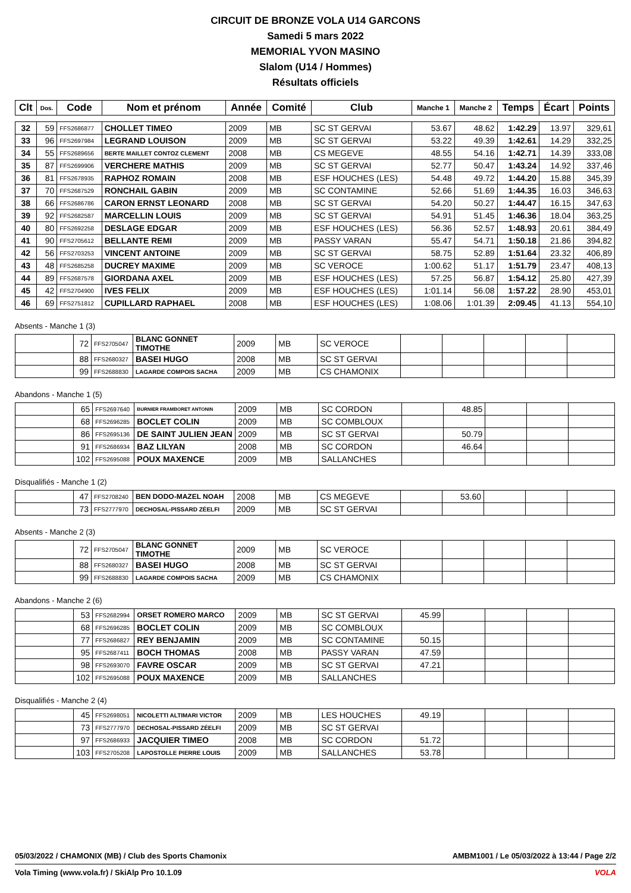CIRCUIT DE BRONZE VOLA U14 GARCONS
Samedi 5 mars 2022
MEMORIAL YVON MASINO
Slalom (U14 / Hommes)
Résultats officiels
| Clt | Dos. | Code | Nom et prénom | Année | Comité | Club | Manche 1 | Manche 2 | Temps | Écart | Points |
| --- | --- | --- | --- | --- | --- | --- | --- | --- | --- | --- | --- |
| 32 | 59 | FFS2686877 | CHOLLET TIMEO | 2009 | MB | SC ST GERVAI | 53.67 | 48.62 | 1:42.29 | 13.97 | 329,61 |
| 33 | 96 | FFS2697984 | LEGRAND LOUISON | 2009 | MB | SC ST GERVAI | 53.22 | 49.39 | 1:42.61 | 14.29 | 332,25 |
| 34 | 55 | FFS2689656 | BERTE MAILLET CONTOZ CLEMENT | 2008 | MB | CS MEGEVE | 48.55 | 54.16 | 1:42.71 | 14.39 | 333,08 |
| 35 | 87 | FFS2699906 | VERCHERE MATHIS | 2009 | MB | SC ST GERVAI | 52.77 | 50.47 | 1:43.24 | 14.92 | 337,46 |
| 36 | 81 | FFS2678935 | RAPHOZ ROMAIN | 2008 | MB | ESF HOUCHES (LES) | 54.48 | 49.72 | 1:44.20 | 15.88 | 345,39 |
| 37 | 70 | FFS2687529 | RONCHAIL GABIN | 2009 | MB | SC CONTAMINE | 52.66 | 51.69 | 1:44.35 | 16.03 | 346,63 |
| 38 | 66 | FFS2686786 | CARON ERNST LEONARD | 2008 | MB | SC ST GERVAI | 54.20 | 50.27 | 1:44.47 | 16.15 | 347,63 |
| 39 | 92 | FFS2682587 | MARCELLIN LOUIS | 2009 | MB | SC ST GERVAI | 54.91 | 51.45 | 1:46.36 | 18.04 | 363,25 |
| 40 | 80 | FFS2692258 | DESLAGE EDGAR | 2009 | MB | ESF HOUCHES (LES) | 56.36 | 52.57 | 1:48.93 | 20.61 | 384,49 |
| 41 | 90 | FFS2705612 | BELLANTE REMI | 2009 | MB | PASSY VARAN | 55.47 | 54.71 | 1:50.18 | 21.86 | 394,82 |
| 42 | 56 | FFS2703253 | VINCENT ANTOINE | 2009 | MB | SC ST GERVAI | 58.75 | 52.89 | 1:51.64 | 23.32 | 406,89 |
| 43 | 48 | FFS2685258 | DUCREY MAXIME | 2009 | MB | SC VEROCE | 1:00.62 | 51.17 | 1:51.79 | 23.47 | 408,13 |
| 44 | 89 | FFS2687578 | GIORDANA AXEL | 2009 | MB | ESF HOUCHES (LES) | 57.25 | 56.87 | 1:54.12 | 25.80 | 427,39 |
| 45 | 42 | FFS2704900 | IVES FELIX | 2009 | MB | ESF HOUCHES (LES) | 1:01.14 | 56.08 | 1:57.22 | 28.90 | 453,01 |
| 46 | 69 | FFS2751812 | CUPILLARD RAPHAEL | 2008 | MB | ESF HOUCHES (LES) | 1:08.06 | 1:01.39 | 2:09.45 | 41.13 | 554,10 |
Absents - Manche 1 (3)
| | 72 | FFS2705047 | BLANC GONNET TIMOTHE | 2009 | MB | SC VEROCE | | | | | |
| | 88 | FFS2680327 | BASEI HUGO | 2008 | MB | SC ST GERVAI | | | | | |
| | 99 | FFS2688830 | LAGARDE COMPOIS SACHA | 2009 | MB | CS CHAMONIX | | | | | |
Abandons - Manche 1 (5)
| | 65 | FFS2697640 | BURNIER FRAMBORET ANTONIN | 2009 | MB | SC CORDON | | 48.85 | | | |
| | 68 | FFS2696285 | BOCLET COLIN | 2009 | MB | SC COMBLOUX | | | | | |
| | 86 | FFS2695136 | DE SAINT JULIEN JEAN | 2009 | MB | SC ST GERVAI | | 50.79 | | | |
| | 91 | FFS2686934 | BAZ LILYAN | 2008 | MB | SC CORDON | | 46.64 | | | |
| | 102 | FFS2695088 | POUX MAXENCE | 2009 | MB | SALLANCHES | | | | | |
Disqualifiés - Manche 1 (2)
| | 47 | FFS2708240 | BEN DODO-MAZEL NOAH | 2008 | MB | CS MEGEVE | | 53.60 | | | |
| | 73 | FFS2777970 | DECHOSAL-PISSARD ZÉELFI | 2009 | MB | SC ST GERVAI | | | | | |
Absents - Manche 2 (3)
| | 72 | FFS2705047 | BLANC GONNET TIMOTHE | 2009 | MB | SC VEROCE | | | | | |
| | 88 | FFS2680327 | BASEI HUGO | 2008 | MB | SC ST GERVAI | | | | | |
| | 99 | FFS2688830 | LAGARDE COMPOIS SACHA | 2009 | MB | CS CHAMONIX | | | | | |
Abandons - Manche 2 (6)
| | 53 | FFS2682994 | ORSET ROMERO MARCO | 2009 | MB | SC ST GERVAI | 45.99 | | | | |
| | 68 | FFS2696285 | BOCLET COLIN | 2009 | MB | SC COMBLOUX | | | | | |
| | 77 | FFS2686827 | REY BENJAMIN | 2009 | MB | SC CONTAMINE | 50.15 | | | | |
| | 95 | FFS2687411 | BOCH THOMAS | 2008 | MB | PASSY VARAN | 47.59 | | | | |
| | 98 | FFS2693070 | FAVRE OSCAR | 2009 | MB | SC ST GERVAI | 47.21 | | | | |
| | 102 | FFS2695088 | POUX MAXENCE | 2009 | MB | SALLANCHES | | | | | |
Disqualifiés - Manche 2 (4)
| | 45 | FFS2698051 | NICOLETTI ALTIMARI VICTOR | 2009 | MB | LES HOUCHES | 49.19 | | | | |
| | 73 | FFS2777970 | DECHOSAL-PISSARD ZÉELFI | 2009 | MB | SC ST GERVAI | | | | | |
| | 97 | FFS2686933 | JACQUIER TIMEO | 2008 | MB | SC CORDON | 51.72 | | | | |
| | 103 | FFS2705208 | LAPOSTOLLE PIERRE LOUIS | 2009 | MB | SALLANCHES | 53.78 | | | | |
05/03/2022 / CHAMONIX (MB) / Club des Sports Chamonix AMBM1001 / Le 05/03/2022 à 13:44 / Page 2/2
Vola Timing (www.vola.fr) / SkiAlp Pro 10.1.09 VOLA